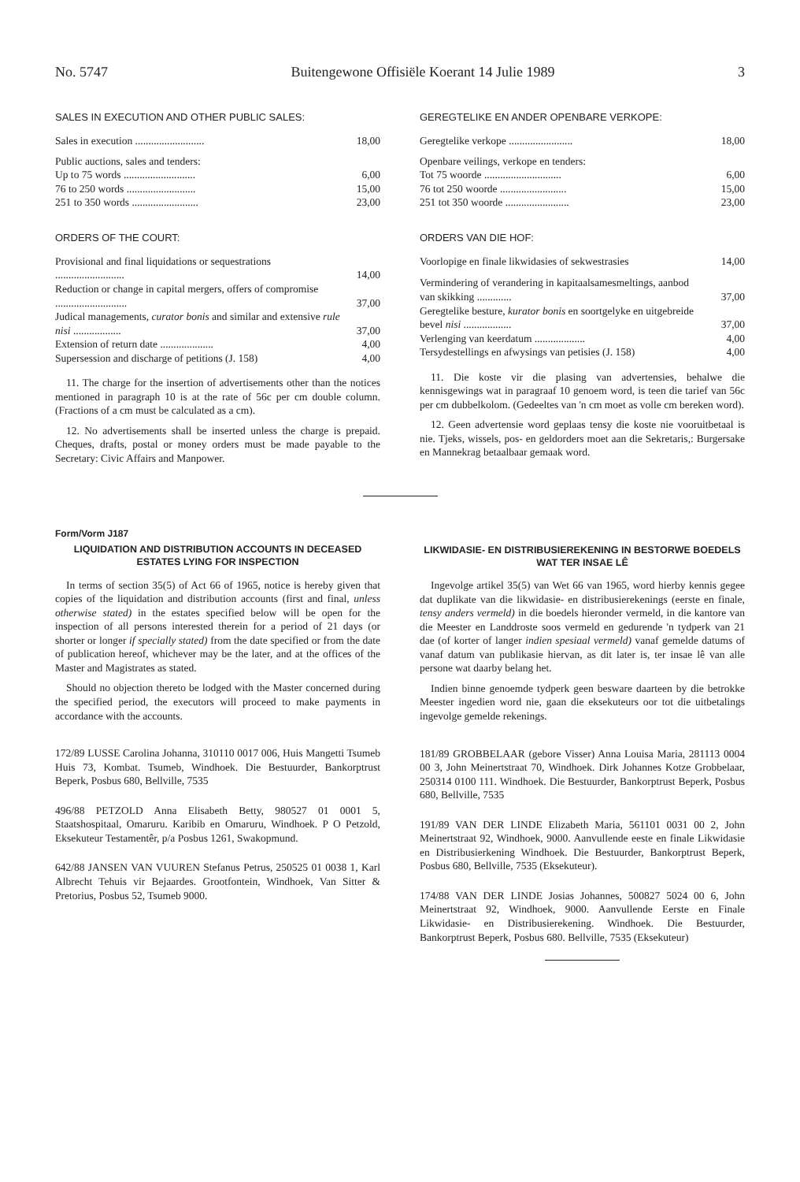No. 5747 Buitengewone Offisiële Koerant 14 Julie 1989 3
SALES IN EXECUTION AND OTHER PUBLIC SALES:
| Sales in execution .......................... | 18,00 |
| Public auctions, sales and tenders: | |
| Up to 75 words ........................... | 6,00 |
| 76 to 250 words .......................... | 15,00 |
| 251 to 350 words ......................... | 23,00 |
ORDERS OF THE COURT:
| Provisional and final liquidations or sequestrations .......................... | 14,00 |
| Reduction or change in capital mergers, offers of compromise ........................... | 37,00 |
| Judical managements, curator bonis and similar and extensive rule nisi .................. | 37,00 |
| Extension of return date .................... | 4,00 |
| Supersession and discharge of petitions (J. 158) | 4,00 |
11. The charge for the insertion of advertisements other than the notices mentioned in paragraph 10 is at the rate of 56c per cm double column. (Fractions of a cm must be calculated as a cm).
12. No advertisements shall be inserted unless the charge is prepaid. Cheques, drafts, postal or money orders must be made payable to the Secretary: Civic Affairs and Manpower.
GEREGTELIKE EN ANDER OPENBARE VERKOPE:
| Geregtelike verkope ........................ | 18,00 |
| Openbare veilings, verkope en tenders: | |
| Tot 75 woorde ............................. | 6,00 |
| 76 tot 250 woorde ......................... | 15,00 |
| 251 tot 350 woorde ........................ | 23,00 |
ORDERS VAN DIE HOF:
| Voorlopige en finale likwidasies of sekwestrasies | 14,00 |
| Vermindering of verandering in kapitaalsamesmeltings, aanbod van skikking ............. | 37,00 |
| Geregtelike besture, kurator bonis en soortgelyke en uitgebreide bevel nisi .................. | 37,00 |
| Verlenging van keerdatum ................... | 4,00 |
| Tersydestellings en afwysings van petisies (J. 158) | 4,00 |
11. Die koste vir die plasing van advertensies, behalwe die kennisgewings wat in paragraaf 10 genoem word, is teen die tarief van 56c per cm dubbelkolom. (Gedeeltes van 'n cm moet as volle cm bereken word).
12. Geen advertensie word geplaas tensy die koste nie vooruitbetaal is nie. Tjeks, wissels, pos- en geldorders moet aan die Sekretaris,: Burgersake en Mannekrag betaalbaar gemaak word.
Form/Vorm J187
LIQUIDATION AND DISTRIBUTION ACCOUNTS IN DECEASED ESTATES LYING FOR INSPECTION
In terms of section 35(5) of Act 66 of 1965, notice is hereby given that copies of the liquidation and distribution accounts (first and final, unless otherwise stated) in the estates specified below will be open for the inspection of all persons interested therein for a period of 21 days (or shorter or longer if specially stated) from the date specified or from the date of publication hereof, whichever may be the later, and at the offices of the Master and Magistrates as stated.
Should no objection thereto be lodged with the Master concerned during the specified period, the executors will proceed to make payments in accordance with the accounts.
172/89 LUSSE Carolina Johanna, 310110 0017 006, Huis Mangetti Tsumeb Huis 73, Kombat. Tsumeb, Windhoek. Die Bestuurder, Bankorptrust Beperk, Posbus 680, Bellville, 7535
496/88 PETZOLD Anna Elisabeth Betty, 980527 01 0001 5, Staatshospitaal, Omaruru. Karibib en Omaruru, Windhoek. P O Petzold, Eksekuteur Testamentêr, p/a Posbus 1261, Swakopmund.
642/88 JANSEN VAN VUUREN Stefanus Petrus, 250525 01 0038 1, Karl Albrecht Tehuis vir Bejaardes. Grootfontein, Windhoek, Van Sitter & Pretorius, Posbus 52, Tsumeb 9000.
LIKWIDASIE- EN DISTRIBUSIEREKENING IN BESTORWE BOEDELS WAT TER INSAE LÊ
Ingevolge artikel 35(5) van Wet 66 van 1965, word hierby kennis gegee dat duplikate van die likwidasie- en distribusierekenings (eerste en finale, tensy anders vermeld) in die boedels hieronder vermeld, in die kantore van die Meester en Landdroste soos vermeld en gedurende 'n tydperk van 21 dae (of korter of langer indien spesiaal vermeld) vanaf gemelde datums of vanaf datum van publikasie hiervan, as dit later is, ter insae lê van alle persone wat daarby belang het.
Indien binne genoemde tydperk geen besware daarteen by die betrokke Meester ingedien word nie, gaan die eksekuteurs oor tot die uitbetalings ingevolge gemelde rekenings.
181/89 GROBBELAAR (gebore Visser) Anna Louisa Maria, 281113 0004 00 3, John Meinertstraat 70, Windhoek. Dirk Johannes Kotze Grobbelaar, 250314 0100 111. Windhoek. Die Bestuurder, Bankorptrust Beperk, Posbus 680, Bellville, 7535
191/89 VAN DER LINDE Elizabeth Maria, 561101 0031 00 2, John Meinertstraat 92, Windhoek, 9000. Aanvullende eeste en finale Likwidasie en Distribusierkening Windhoek. Die Bestuurder, Bankorptrust Beperk, Posbus 680, Bellville, 7535 (Eksekuteur).
174/88 VAN DER LINDE Josias Johannes, 500827 5024 00 6, John Meinertstraat 92, Windhoek, 9000. Aanvullende Eerste en Finale Likwidasie- en Distribusierekening. Windhoek. Die Bestuurder, Bankorptrust Beperk, Posbus 680. Bellville, 7535 (Eksekuteur)